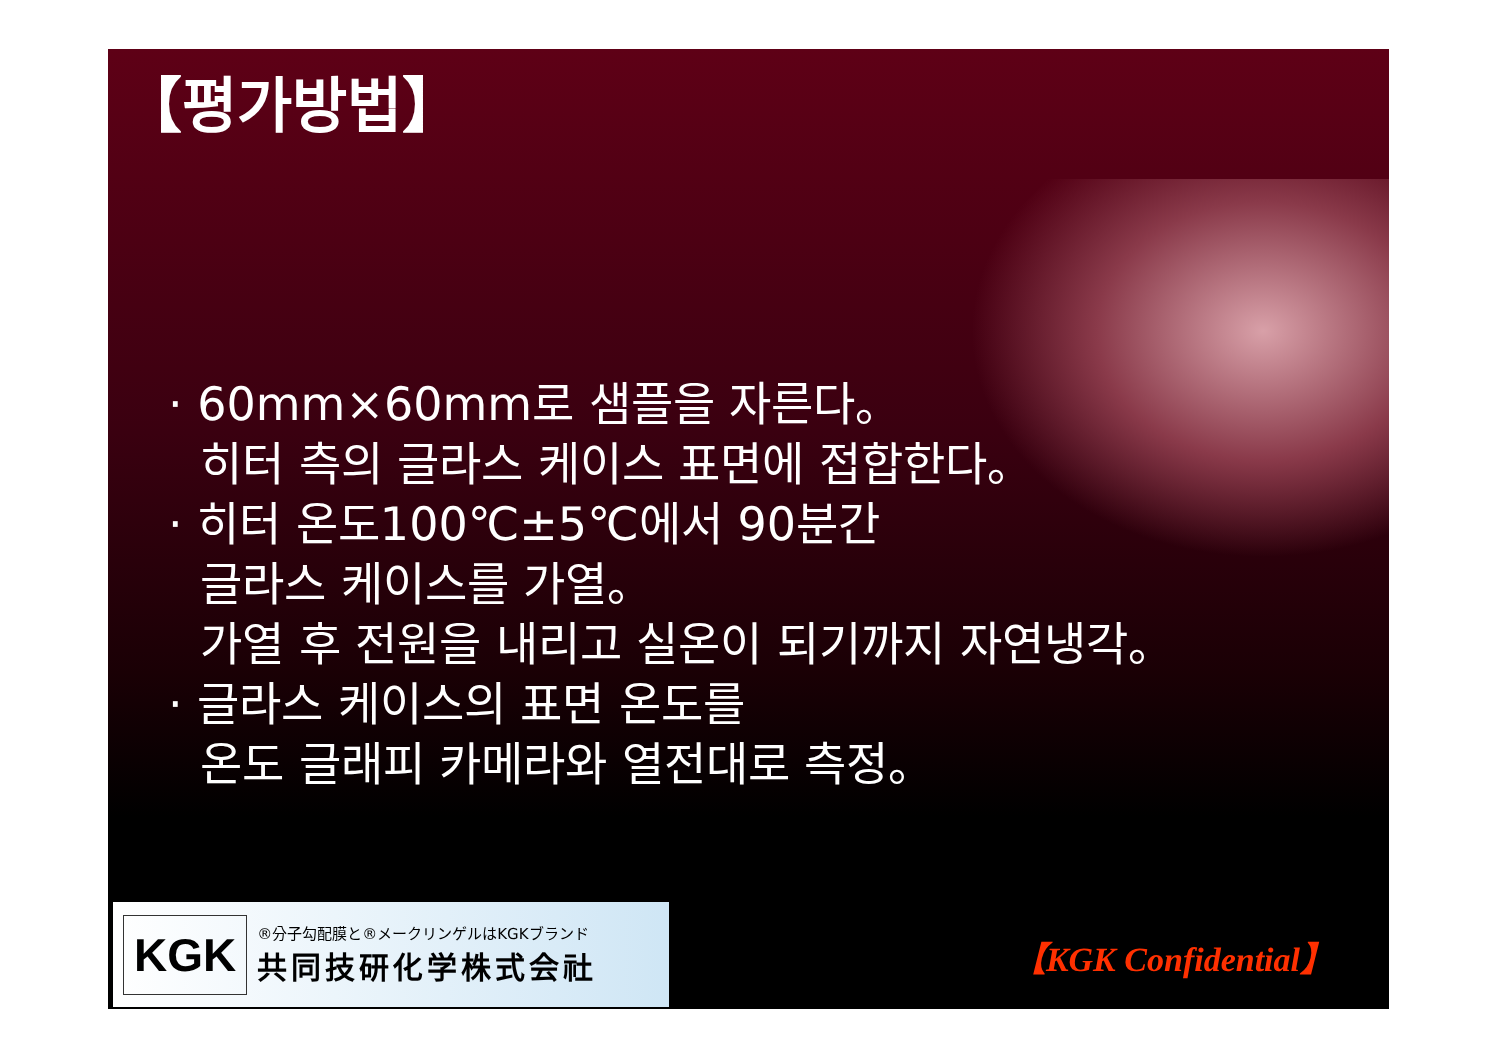【평가방법】
· 60mm×60mm로 샘플을 자른다。
히터 측의 글라스 케이스 표면에 접합한다。
· 히터 온도100℃±5℃에서 90분간
글라스 케이스를 가열。
가열 후 전원을 내리고 실온이 되기까지 자연냉각。
· 글라스 케이스의 표면 온도를
온도 글래피 카메라와 열전대로 측정。
KGK
®分子勾配膜と®メークリンゲルはKGKブランド
共同技研化学株式会社
【KGK Confidential】